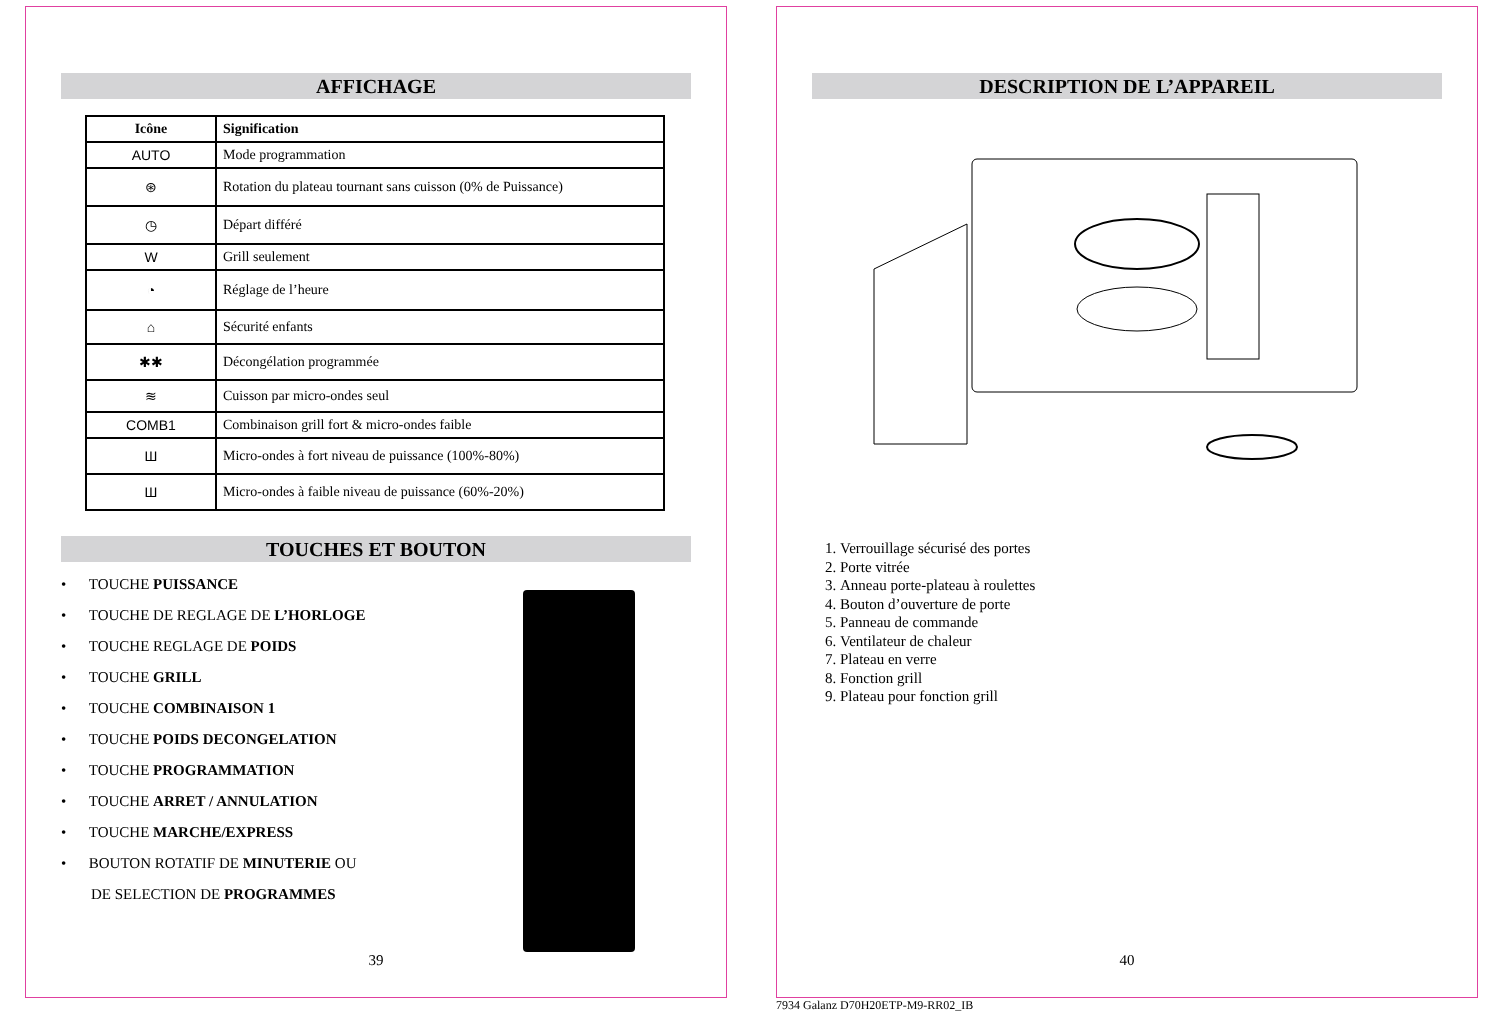AFFICHAGE
| Icône | Signification |
| --- | --- |
| AUTO | Mode programmation |
| ⊛ | Rotation du plateau tournant sans cuisson (0% de Puissance) |
| ◷ | Départ différé |
| W | Grill seulement |
| ◔ | Réglage de l’heure |
| ⌂ | Sécurité enfants |
| ✱✱ | Décongélation programmée |
| ≋ | Cuisson par micro-ondes seul |
| COMB1 | Combinaison grill fort & micro-ondes faible |
| Ш | Micro-ondes à fort niveau de puissance (100%-80%) |
| Ш | Micro-ondes à faible niveau de puissance (60%-20%) |
TOUCHES ET BOUTON
• TOUCHE PUISSANCE
• TOUCHE DE REGLAGE DE L’HORLOGE
• TOUCHE REGLAGE DE POIDS
• TOUCHE GRILL
• TOUCHE COMBINAISON 1
• TOUCHE POIDS DECONGELATION
• TOUCHE PROGRAMMATION
• TOUCHE ARRET / ANNULATION
• TOUCHE MARCHE/EXPRESS
• BOUTON ROTATIF DE MINUTERIE OU
DE SELECTION DE PROGRAMMES
39
DESCRIPTION DE L’APPAREIL
1. Verrouillage sécurisé des portes
2. Porte vitrée
3. Anneau porte-plateau à roulettes
4. Bouton d’ouverture de porte
5. Panneau de commande
6. Ventilateur de chaleur
7. Plateau en verre
8. Fonction grill
9. Plateau pour fonction grill
40
7934 Galanz D70H20ETP-M9-RR02_IB